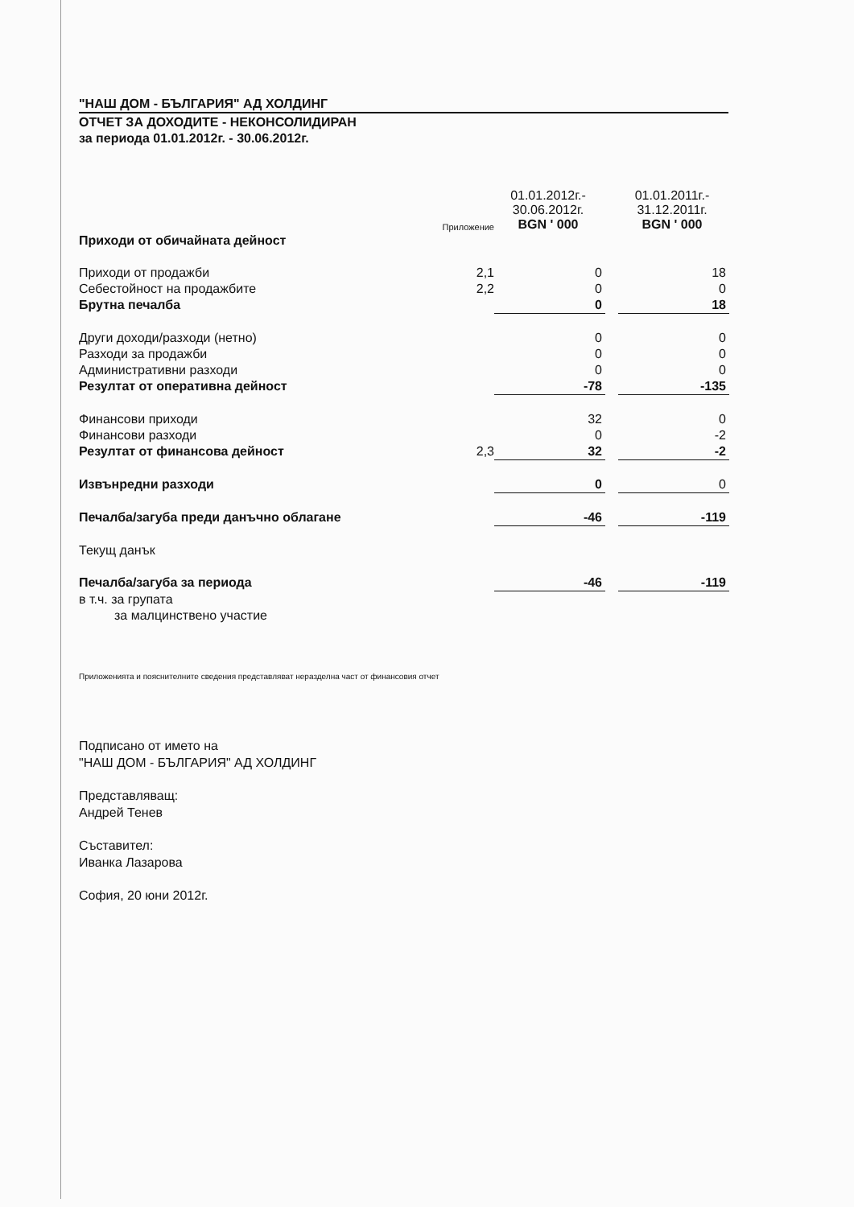"НАШ ДОМ - БЪЛГАРИЯ" АД ХОЛДИНГ
ОТЧЕТ ЗА ДОХОДИТЕ - НЕКОНСОЛИДИРАН
за периода 01.01.2012г. - 30.06.2012г.
| | Приложение | 01.01.2012г.- 30.06.2012г. BGN ' 000 | | 01.01.2011г.- 31.12.2011г. BGN ' 000 |
| --- | --- | --- | --- | --- |
| Приходи от обичайната дейност | | | | |
| Приходи от продажби | 2,1 | 0 | | 18 |
| Себестойност на продажбите | 2,2 | 0 | | 0 |
| Брутна печалба | | 0 | | 18 |
| Други доходи/разходи (нетно) | | 0 | | 0 |
| Разходи за продажби | | 0 | | 0 |
| Административни разходи | | 0 | | 0 |
| Резултат от оперативна дейност | | -78 | | -135 |
| Финансови приходи | | 32 | | 0 |
| Финансови разходи | | 0 | | -2 |
| Резултат от финансова дейност | 2,3 | 32 | | -2 |
| Извънредни разходи | | 0 | | 0 |
| Печалба/загуба преди данъчно облагане | | -46 | | -119 |
| Текущ данък | | | | |
| Печалба/загуба за периода | | -46 | | -119 |
| в т.ч. за групата | | | | |
| за малцинствено участие | | | | |
Приложенията и пояснителните сведения представляват неразделна част от финансовия отчет
Подписано от името на
"НАШ ДОМ - БЪЛГАРИЯ" АД ХОЛДИНГ
Представляващ:
Андрей Тенев
Съставител:
Иванка Лазарова
София, 20 юни 2012г.